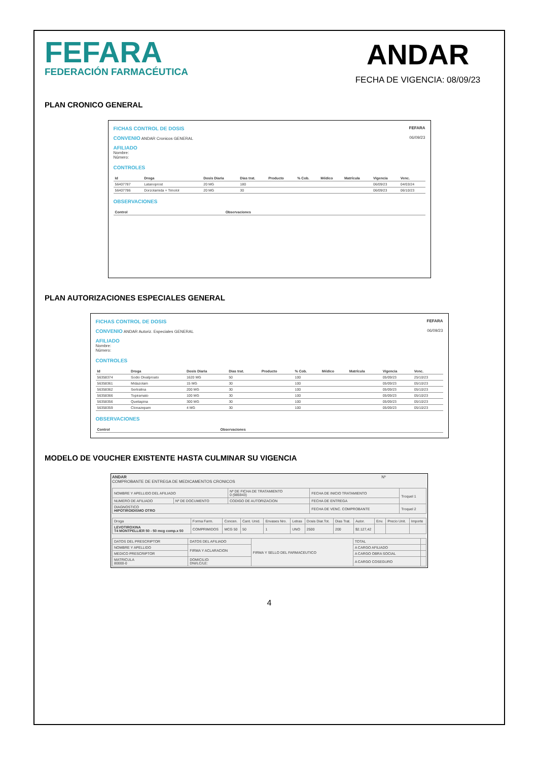FEFARA
FEDERACIÓN FARMACÉUTICA
ANDAR
FECHA DE VIGENCIA: 08/09/23
PLAN CRONICO GENERAL
FICHAS CONTROL DE DOSIS FEFARA
CONVENIO ANDAR Cronicos GENERAL 06/09/23
AFILIADO
Nombre:
Número:
CONTROLES
| Id | Droga | Dosis Diaria | Dias trat. | Producto | % Cob. | Médico | Matrícula | Vigencia | Venc. |
| --- | --- | --- | --- | --- | --- | --- | --- | --- | --- |
| 56407787 | Latanoprost | 20 MG | 180 | | | | | 06/09/23 | 04/03/24 |
| 56407786 | Dorzolamida + Timolol | 20 MG | 30 | | | | | 06/09/23 | 06/10/23 |
OBSERVACIONES
| Control | Observaciones |
| --- | --- |
PLAN AUTORIZACIONES ESPECIALES GENERAL
FICHAS CONTROL DE DOSIS FEFARA
CONVENIO ANDAR Autoriz. Especiales GENERAL 06/09/23
AFILIADO
Nombre:
Número:
CONTROLES
| Id | Droga | Dosis Diaria | Dias trat. | Producto | % Cob. | Médico | Matrícula | Vigencia | Venc. |
| --- | --- | --- | --- | --- | --- | --- | --- | --- | --- |
| 56358374 | Sodio Divalproato | 1620 MG | 50 | | 100 | | | 05/09/23 | 25/10/23 |
| 56358361 | Midazolam | 15 MG | 30 | | 100 | | | 05/09/23 | 05/10/23 |
| 56358362 | Sertralina | 200 MG | 30 | | 100 | | | 05/09/23 | 05/10/23 |
| 56358366 | Topiramato | 100 MG | 30 | | 100 | | | 05/09/23 | 05/10/23 |
| 56358356 | Quetiapina | 300 MG | 30 | | 100 | | | 05/09/23 | 05/10/23 |
| 56358359 | Clonazepam | 4 MG | 30 | | 100 | | | 05/09/23 | 05/10/23 |
OBSERVACIONES
| Control | Observaciones |
| --- | --- |
MODELO DE VOUCHER EXISTENTE HASTA CULMINAR SU VIGENCIA
ANDAR Nº
COMPROBANTE DE ENTREGA DE MEDICAMENTOS CRONICOS
| NOMBRE Y APELLIDO DEL AFILIADO | | Nº DE FICHA DE TRATAMIENTO 0 (985943) | FECHA DE INICIO TRATAMIENTO | Troquel 1 |
| NUMERO DE AFILIADO | Nº DE DOCUMENTO | CODIGO DE AUTORIZACION | FECHA DE ENTREGA | |
| DIAGNOSTICO HIPOTIROIDISMO OTRO | | | FECHA DE VENC. COMPROBANTE | Troquel 2 |
| Droga | Forma Farm. | Concen. | Cant. Unid. | Envases Nro. | Letras | Dosis Diar.Tot. | Dias Trat. | Autor. | Env. | Precio Unit. | Importe |
| LEVOTIROXINA T4 MONTPELLIER 50 - 50 mcg comp.x 50 | COMPRIMIDOS | MCG 50 | 50 | 1 | UNO | 2500 | 200 | $2.127,42 | | | |
| DATOS DEL PRESCRIPTOR | DATOS DEL AFILIADO | FIRMA Y SELLO DEL FARMACEUTICO | TOTAL | |
| NOMBRE Y APELLIDO | FIRMA Y ACLARACION | | A CARGO AFILIADO | |
| MEDICO PRESCRIPTOR | | | A CARGO OBRA SOCIAL | |
| MATRICULA 80000-0 | DOMICILIO: DNI/LC/LE: | | A CARGO COSEGURO | |
4